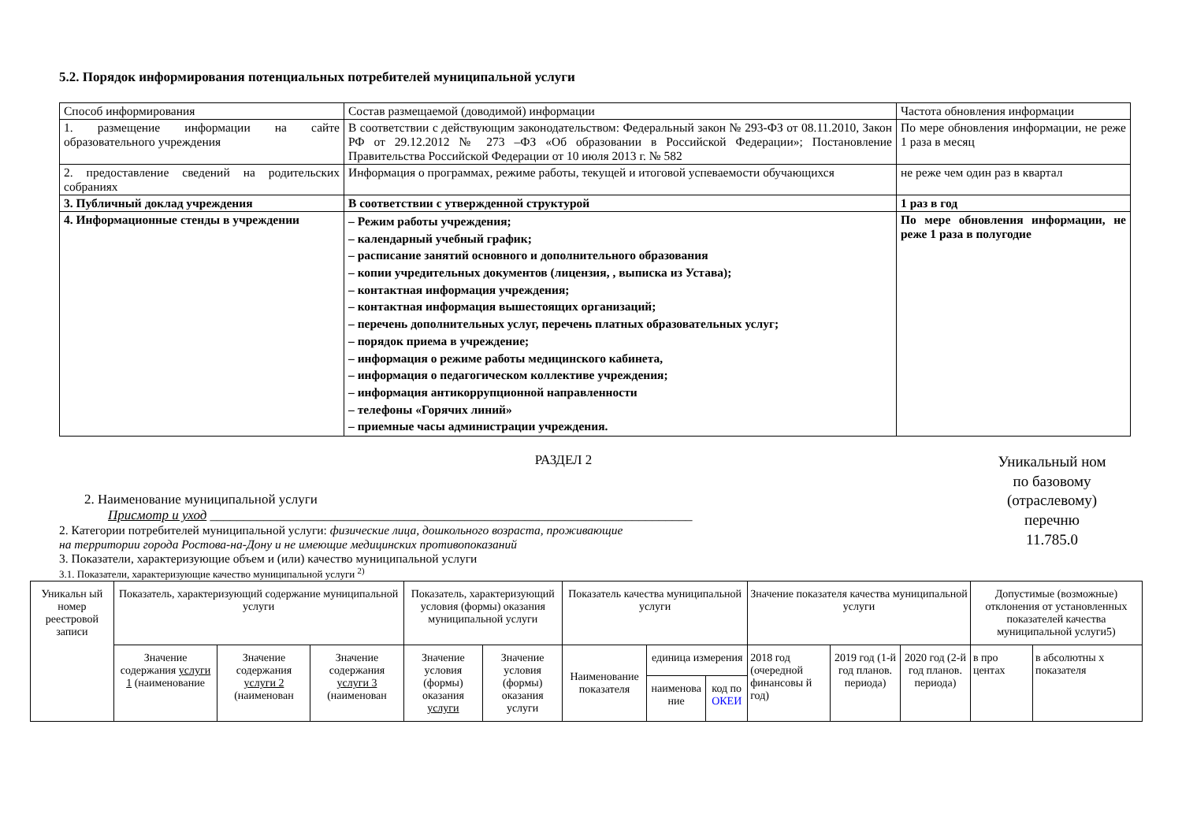5.2. Порядок информирования потенциальных потребителей муниципальной услуги
| Способ информирования | Состав размещаемой (доводимой) информации | Частота обновления информации |
| 1. размещение информации на сайте образовательного учреждения | В соответствии с действующим законодательством: Федеральный закон № 293-ФЗ от 08.11.2010, Закон РФ от 29.12.2012 № 273 –ФЗ «Об образовании в Российской Федерации»; Постановление Правительства Российской Федерации от 10 июля 2013 г. № 582 | По мере обновления информации, не реже 1 раза в месяц |
| 2. предоставление сведений на родительских собраниях | Информация о программах, режиме работы, текущей и итоговой успеваемости обучающихся | не реже чем один раз в квартал |
| 3. Публичный доклад учреждения | В соответствии с утвержденной структурой | 1 раз в год |
| 4. Информационные стенды в учреждении | – Режим работы учреждения; – календарный учебный график; – расписание занятий основного и дополнительного образования – копии учредительных документов (лицензия, , выписка из Устава); – контактная информация учреждения; – контактная информация вышестоящих организаций; – перечень дополнительных услуг, перечень платных образовательных услуг; – порядок приема в учреждение; – информация о режиме работы медицинского кабинета, – информация о педагогическом коллективе учреждения; – информация антикоррупционной направленности – телефоны «Горячих линий» – приемные часы администрации учреждения. | По мере обновления информации, не реже 1 раза в полугодие |
РАЗДЕЛ 2
2. Наименование муниципальной услуги
Присмотр и уход ________________________________________________________________________
2. Категории потребителей муниципальной услуги: физические лица, дошкольного возраста, проживающие
на территории города Ростова-на-Дону и не имеющие медицинских противопоказаний
3. Показатели, характеризующие объем и (или) качество муниципальной услуги
3.1. Показатели, характеризующие качество муниципальной услуги <sup>2)</sup>
Уникальный ном
по базовому
(отраслевому)
перечню
11.785.0
| Уникальн ый номер реестровой записи | Показатель, характеризующий содержание муниципальной услуги | | | Показатель, характеризующий условия (формы) оказания муниципальной услуги | | Показатель качества муниципальной услуги | | | Значение показателя качества муниципальной услуги | | | Допустимые (возможные) отклонения от установленных показателей качества муниципальной услуги5) | |
| | Значение содержания услуги 1 (наименование | Значение содержания услуги 2 (наименован | Значение содержания услуги 3 (наименован | Значение условия (формы) оказания услуги | Значение условия (формы) оказания услуги | Наименование показателя | единица измерения | | 2018 год (очередной финансовы й год) | 2019 год (1-й год планов. периода) | 2020 год (2-й год планов. периода) | в про центах | в абсолютны х показателя |
| | | | | | | | наименова ние | код по ОКЕИ | | | | | |